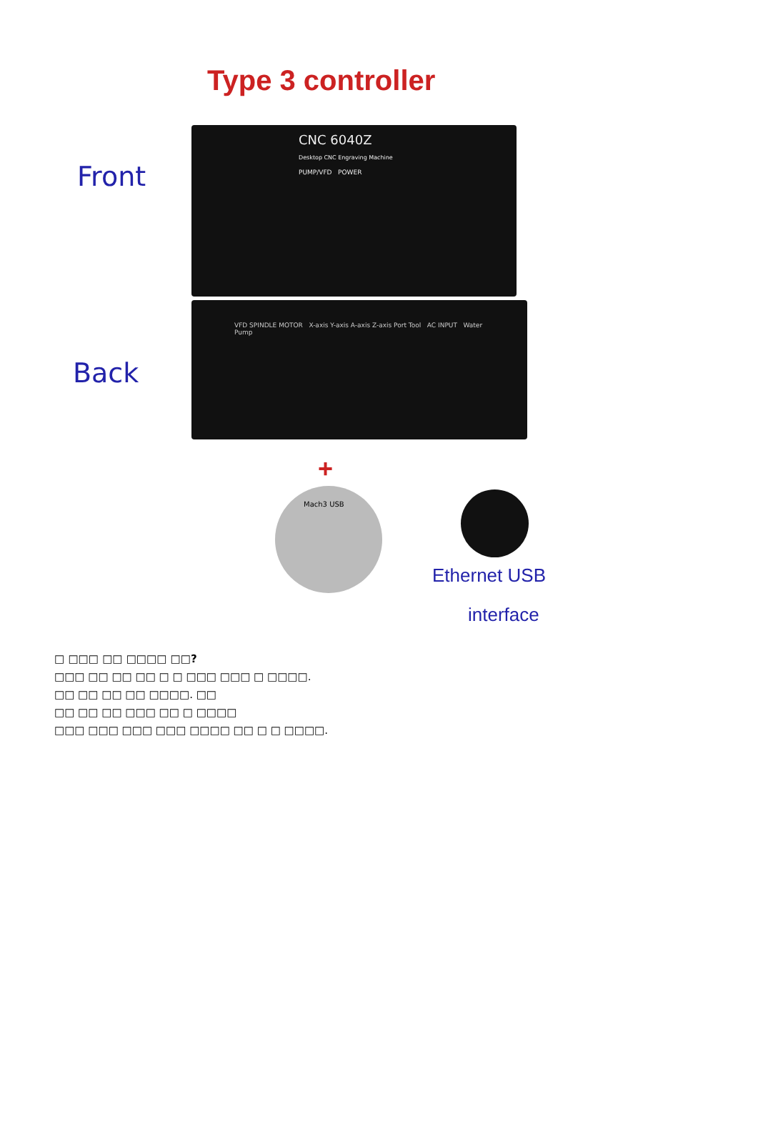Type 3 controller
Front
CNC 6040Z
Desktop CNC Engraving Machine
PUMP/VFD POWER
Back
VFD SPINDLE MOTOR X-axis Y-axis A-axis Z-axis Port Tool AC INPUT Water Pump
+
Mach3 USB
Ethernet USB
interface
□ □□□ □□ □□□□ □□?
□□□ □□ □□ □□ □ □ □□□ □□□ □ □□□□.
□□ □□ □□ □□ □□□□. □□
□□ □□ □□ □□□ □□ □ □□□□
□□□ □□□ □□□ □□□ □□□□ □□ □ □ □□□□.